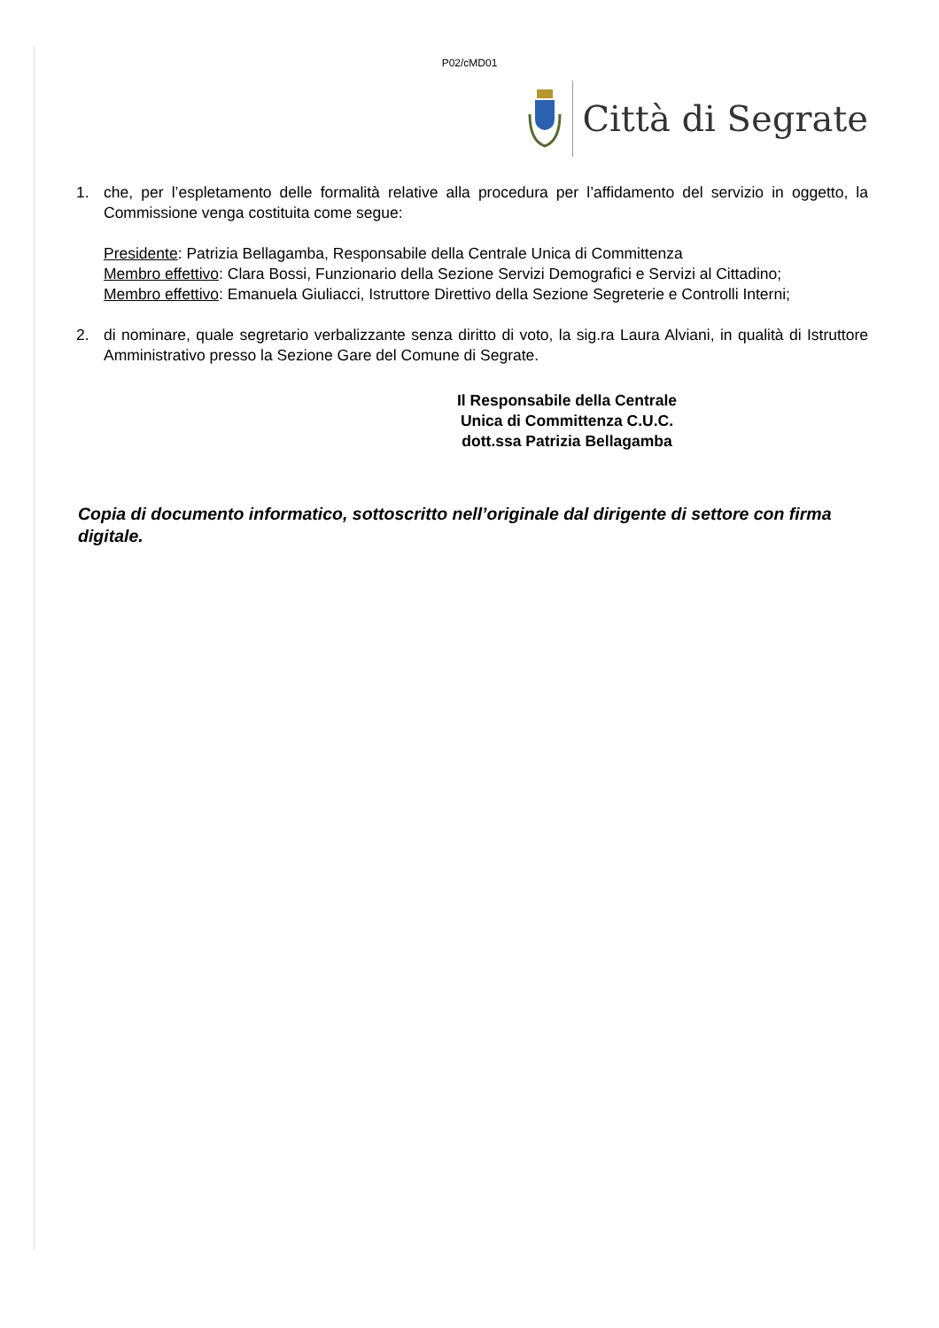P02/cMD01
Città di Segrate
1. che, per l’espletamento delle formalità relative alla procedura per l’affidamento del servizio in oggetto, la Commissione venga costituita come segue:
Presidente: Patrizia Bellagamba, Responsabile della Centrale Unica di Committenza
Membro effettivo: Clara Bossi, Funzionario della Sezione Servizi Demografici e Servizi al Cittadino;
Membro effettivo: Emanuela Giuliacci, Istruttore Direttivo della Sezione Segreterie e Controlli Interni;
2. di nominare, quale segretario verbalizzante senza diritto di voto, la sig.ra Laura Alviani, in qualità di Istruttore Amministrativo presso la Sezione Gare del Comune di Segrate.
Il Responsabile della Centrale
Unica di Committenza C.U.C.
dott.ssa Patrizia Bellagamba
Copia di documento informatico, sottoscritto nell’originale dal dirigente di settore con firma digitale.